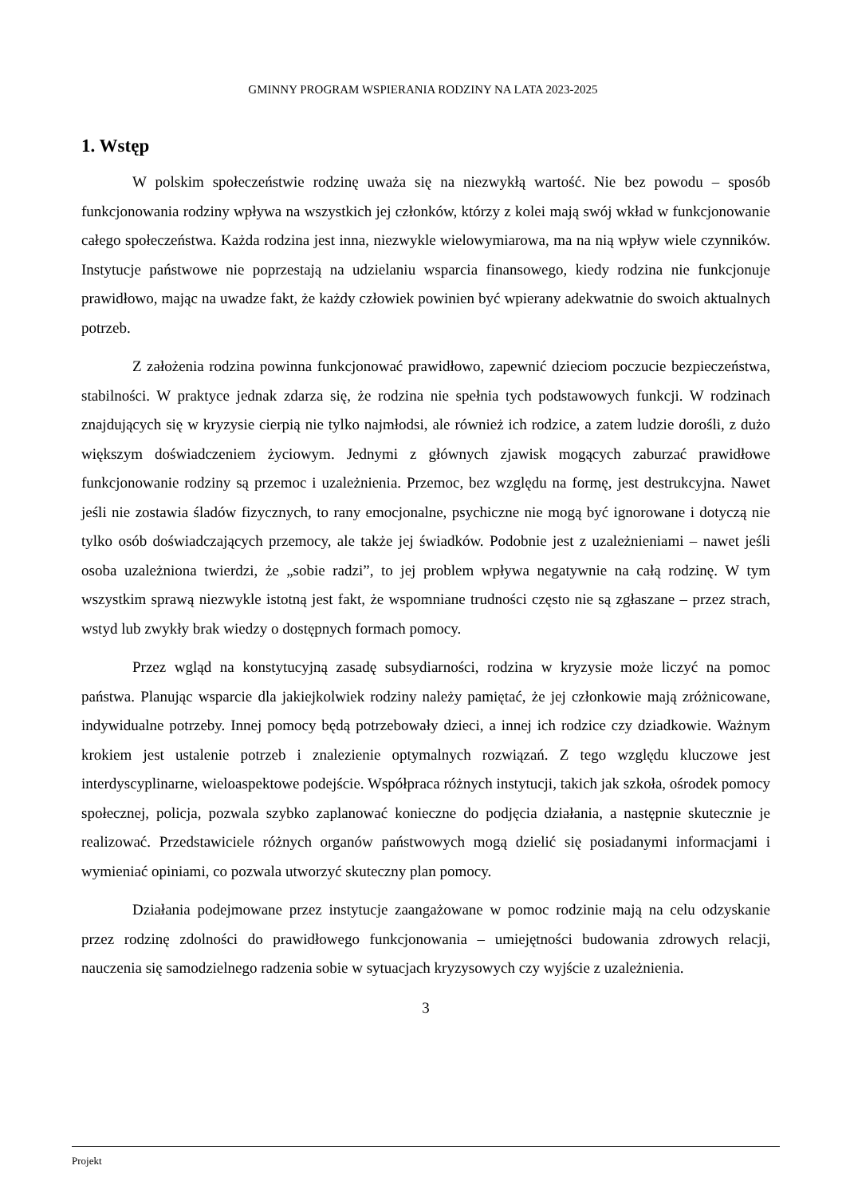GMINNY PROGRAM WSPIERANIA RODZINY NA LATA 2023-2025
1. Wstęp
W polskim społeczeństwie rodzinę uważa się na niezwykłą wartość. Nie bez powodu – sposób funkcjonowania rodziny wpływa na wszystkich jej członków, którzy z kolei mają swój wkład w funkcjonowanie całego społeczeństwa. Każda rodzina jest inna, niezwykle wielowymiarowa, ma na nią wpływ wiele czynników. Instytucje państwowe nie poprzestają na udzielaniu wsparcia finansowego, kiedy rodzina nie funkcjonuje prawidłowo, mając na uwadze fakt, że każdy człowiek powinien być wpierany adekwatnie do swoich aktualnych potrzeb.
Z założenia rodzina powinna funkcjonować prawidłowo, zapewnić dzieciom poczucie bezpieczeństwa, stabilności. W praktyce jednak zdarza się, że rodzina nie spełnia tych podstawowych funkcji. W rodzinach znajdujących się w kryzysie cierpią nie tylko najmłodsi, ale również ich rodzice, a zatem ludzie dorośli, z dużo większym doświadczeniem życiowym. Jednymi z głównych zjawisk mogących zaburzać prawidłowe funkcjonowanie rodziny są przemoc i uzależnienia. Przemoc, bez względu na formę, jest destrukcyjna. Nawet jeśli nie zostawia śladów fizycznych, to rany emocjonalne, psychiczne nie mogą być ignorowane i dotyczą nie tylko osób doświadczających przemocy, ale także jej świadków. Podobnie jest z uzależnieniami – nawet jeśli osoba uzależniona twierdzi, że „sobie radzi”, to jej problem wpływa negatywnie na całą rodzinę. W tym wszystkim sprawą niezwykle istotną jest fakt, że wspomniane trudności często nie są zgłaszane – przez strach, wstyd lub zwykły brak wiedzy o dostępnych formach pomocy.
Przez wgląd na konstytucyjną zasadę subsydiarności, rodzina w kryzysie może liczyć na pomoc państwa. Planując wsparcie dla jakiejkolwiek rodziny należy pamiętać, że jej członkowie mają zróżnicowane, indywidualne potrzeby. Innej pomocy będą potrzebowały dzieci, a innej ich rodzice czy dziadkowie. Ważnym krokiem jest ustalenie potrzeb i znalezienie optymalnych rozwiązań. Z tego względu kluczowe jest interdyscyplinarne, wieloaspektowe podejście. Współpraca różnych instytucji, takich jak szkoła, ośrodek pomocy społecznej, policja, pozwala szybko zaplanować konieczne do podjęcia działania, a następnie skutecznie je realizować. Przedstawiciele różnych organów państwowych mogą dzielić się posiadanymi informacjami i wymieniać opiniami, co pozwala utworzyć skuteczny plan pomocy.
Działania podejmowane przez instytucje zaangażowane w pomoc rodzinie mają na celu odzyskanie przez rodzinę zdolności do prawidłowego funkcjonowania – umiejętności budowania zdrowych relacji, nauczenia się samodzielnego radzenia sobie w sytuacjach kryzysowych czy wyjście z uzależnienia.
3
Projekt